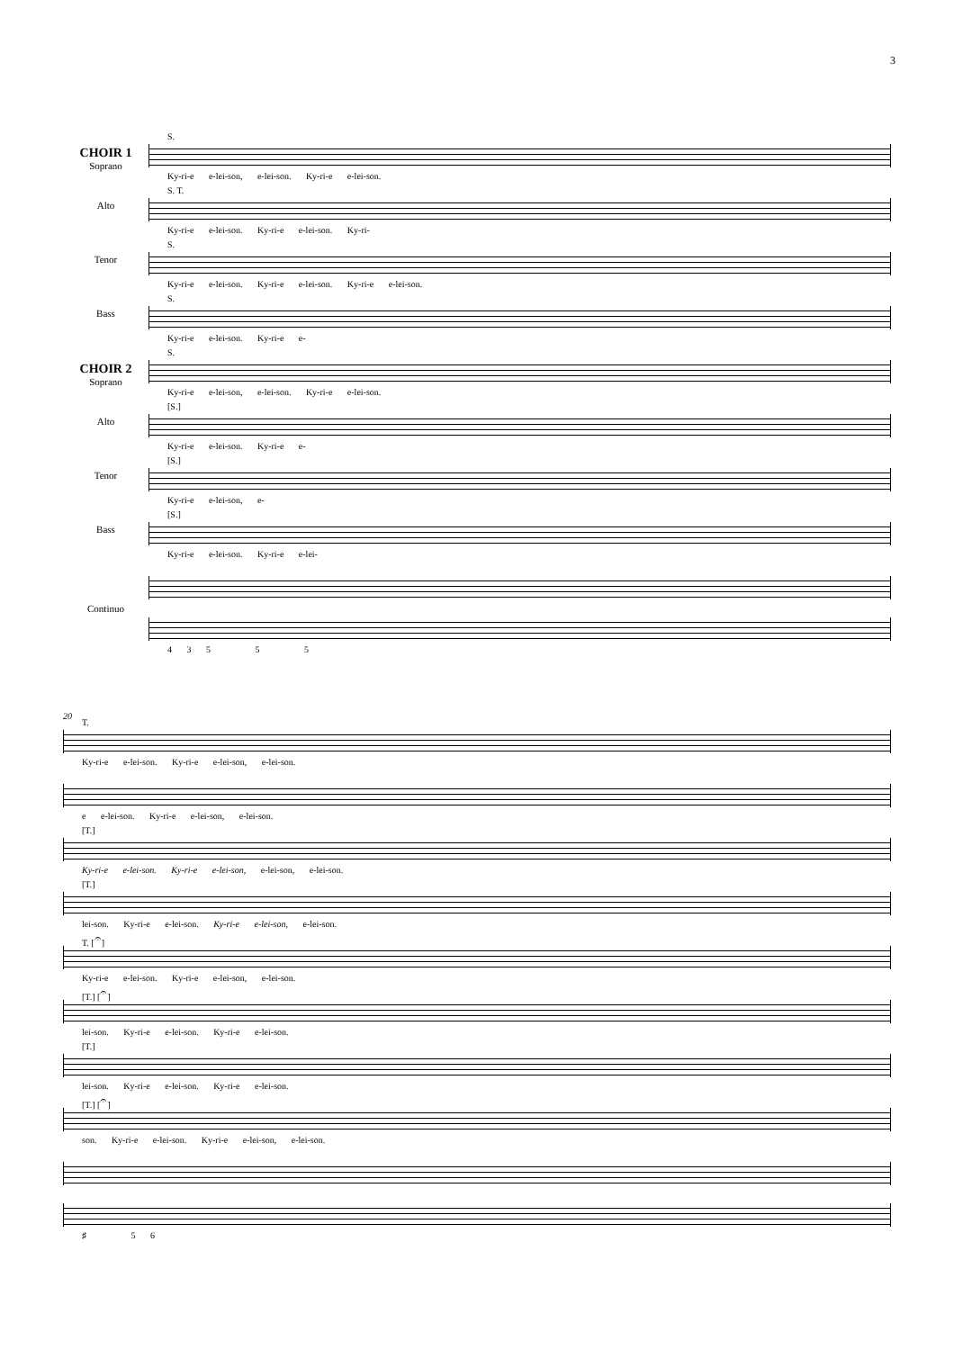3
CHOIR 1
Soprano
S.
Ky-ri-e e-lei-son, e-lei-son. Ky-ri-e e-lei-son.
Alto
S. T.
Ky-ri-e e-lei-son. Ky-ri-e e-lei-son. Ky-ri-
Tenor
S.
Ky-ri-e e-lei-son. Ky-ri-e e-lei-son. Ky-ri-e e-lei-son.
Bass
S.
Ky-ri-e e-lei-son. Ky-ri-e e-
CHOIR 2
Soprano
S.
Ky-ri-e e-lei-son, e-lei-son. Ky-ri-e e-lei-son.
Alto
[S.]
Ky-ri-e e-lei-son. Ky-ri-e e-
Tenor
[S.]
Ky-ri-e e-lei-son, e-
Bass
[S.]
Ky-ri-e e-lei-son. Ky-ri-e e-lei-
Continuo
4 3 5 5 5
20
T.
Ky-ri-e e-lei-son. Ky-ri-e e-lei-son, e-lei-son.
e e-lei-son. Ky-ri-e e-lei-son, e-lei-son.
[T.]
Ky-ri-e e-lei-son. Ky-ri-e e-lei-son, e-lei-son, e-lei-son.
[T.]
lei-son. Ky-ri-e e-lei-son. Ky-ri-e e-lei-son, e-lei-son.
T. [𝄐]
Ky-ri-e e-lei-son. Ky-ri-e e-lei-son, e-lei-son.
[T.] [𝄐]
lei-son. Ky-ri-e e-lei-son. Ky-ri-e e-lei-son.
[T.]
lei-son. Ky-ri-e e-lei-son. Ky-ri-e e-lei-son.
[T.] [𝄐]
son. Ky-ri-e e-lei-son. Ky-ri-e e-lei-son, e-lei-son.
♯ 5 6